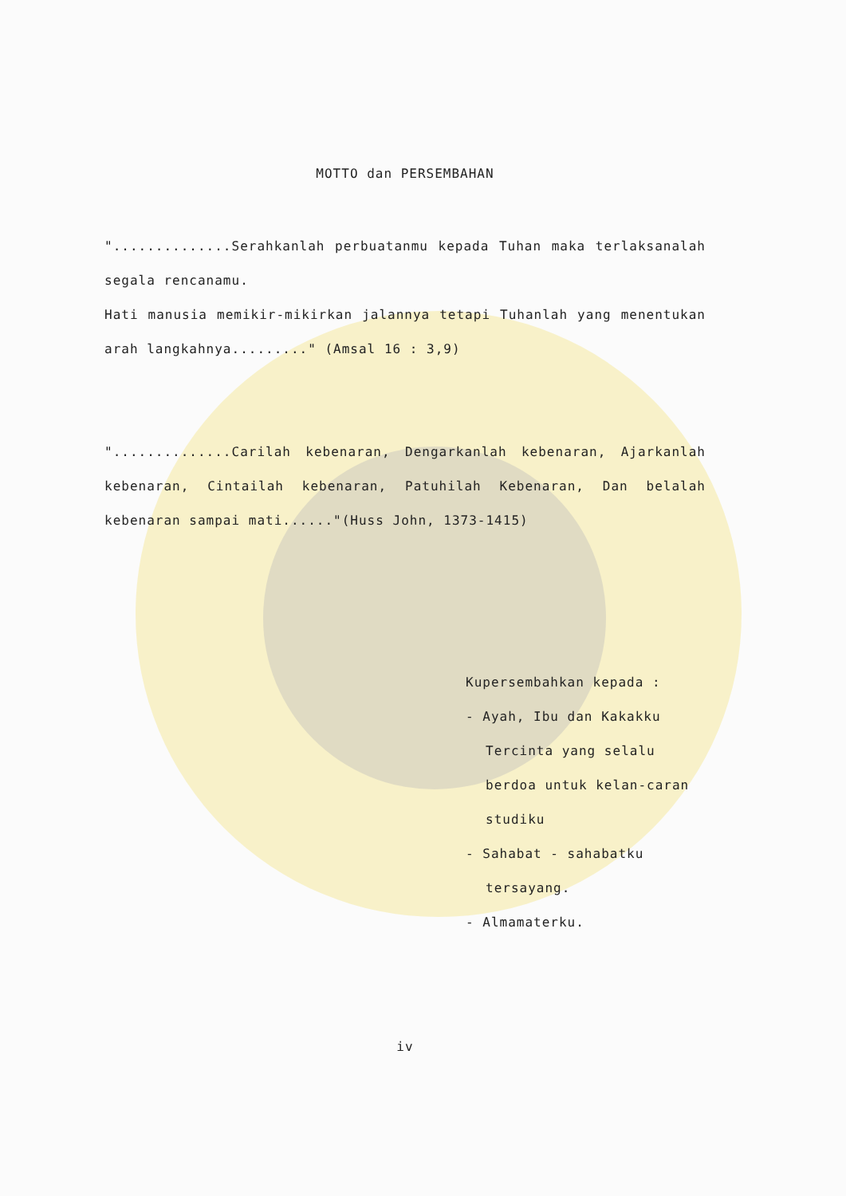MOTTO dan PERSEMBAHAN
"..............Serahkanlah perbuatanmu kepada Tuhan maka terlaksanalah segala rencanamu.
Hati manusia memikir-mikirkan jalannya tetapi Tuhanlah yang menentukan arah langkahnya........." (Amsal 16 : 3,9)
"..............Carilah kebenaran, Dengarkanlah kebenaran, Ajarkanlah kebenaran, Cintailah kebenaran, Patuhilah Kebenaran, Dan belalah kebenaran sampai mati......"(Huss John, 1373-1415)
Kupersembahkan kepada :
- Ayah, Ibu dan Kakakku
Tercinta yang selalu berdoa untuk kelan-caran studiku
- Sahabat - sahabatku
tersayang.
- Almamaterku.
iv